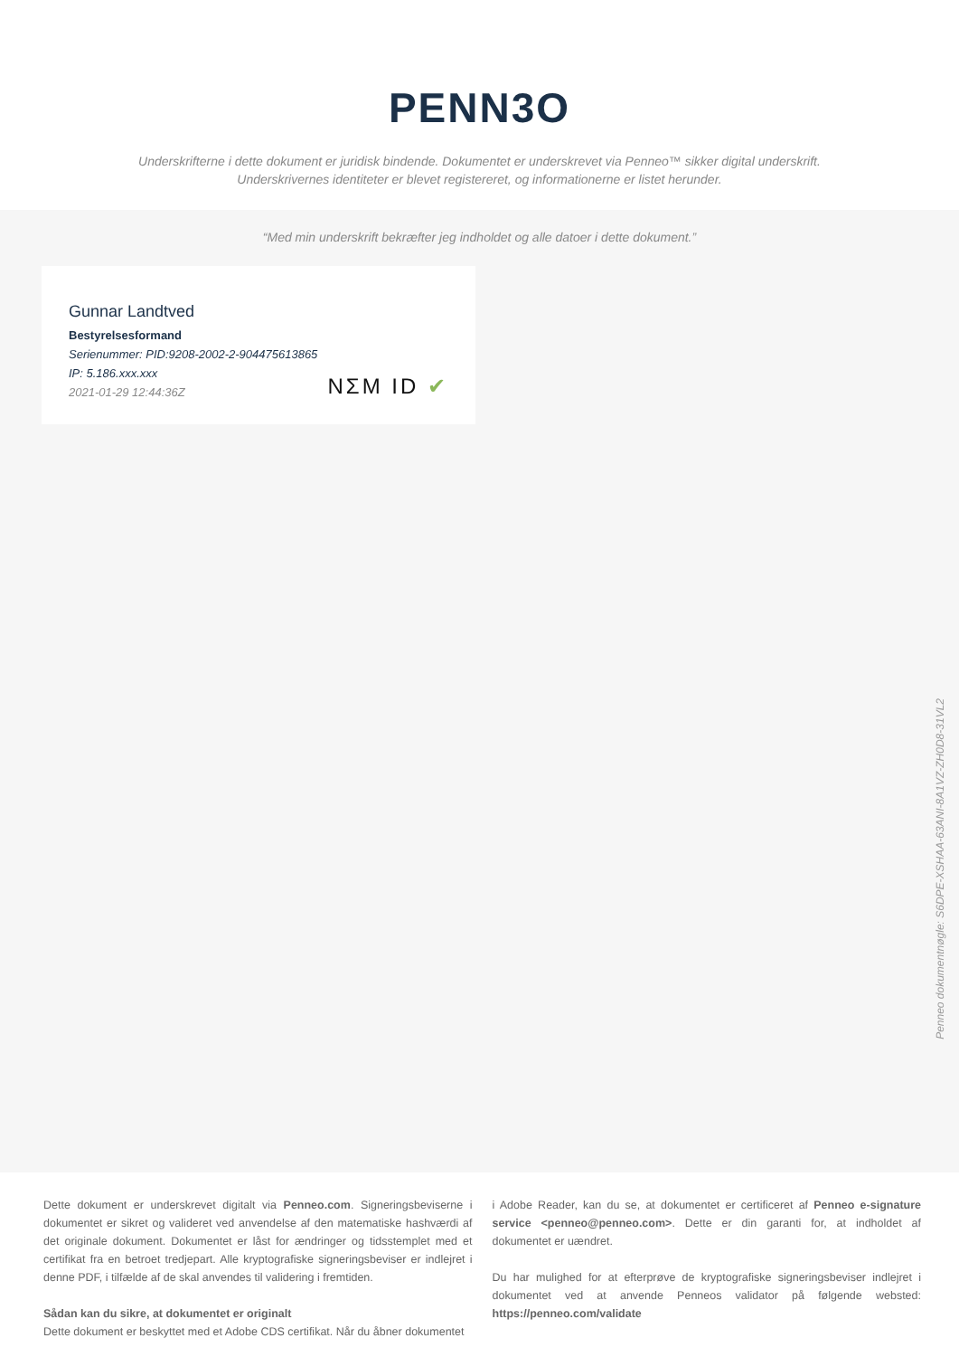PENN3O
Underskrifterne i dette dokument er juridisk bindende. Dokumentet er underskrevet via Penneo™ sikker digital underskrift.
Underskrivernes identiteter er blevet registereret, og informationerne er listet herunder.
“Med min underskrift bekræfter jeg indholdet og alle datoer i dette dokument.”
Gunnar Landtved
Bestyrelsesformand
Serienummer: PID:9208-2002-2-904475613865
IP: 5.186.xxx.xxx
2021-01-29 12:44:36Z
NΣM ID ✔
Penneo dokumentnøgle: S6DPE-XSHAA-63ANI-8A1VZ-ZH0D8-31VL2
Dette dokument er underskrevet digitalt via Penneo.com. Signeringsbeviserne i dokumentet er sikret og valideret ved anvendelse af den matematiske hashværdi af det originale dokument. Dokumentet er låst for ændringer og tidsstemplet med et certifikat fra en betroet tredjepart. Alle kryptografiske signeringsbeviser er indlejret i denne PDF, i tilfælde af de skal anvendes til validering i fremtiden.
Sådan kan du sikre, at dokumentet er originalt
Dette dokument er beskyttet med et Adobe CDS certifikat. Når du åbner dokumentet
i Adobe Reader, kan du se, at dokumentet er certificeret af Penneo e-signature service <penneo@penneo.com>. Dette er din garanti for, at indholdet af dokumentet er uændret.
Du har mulighed for at efterprøve de kryptografiske signeringsbeviser indlejret i dokumentet ved at anvende Penneos validator på følgende websted: https://penneo.com/validate